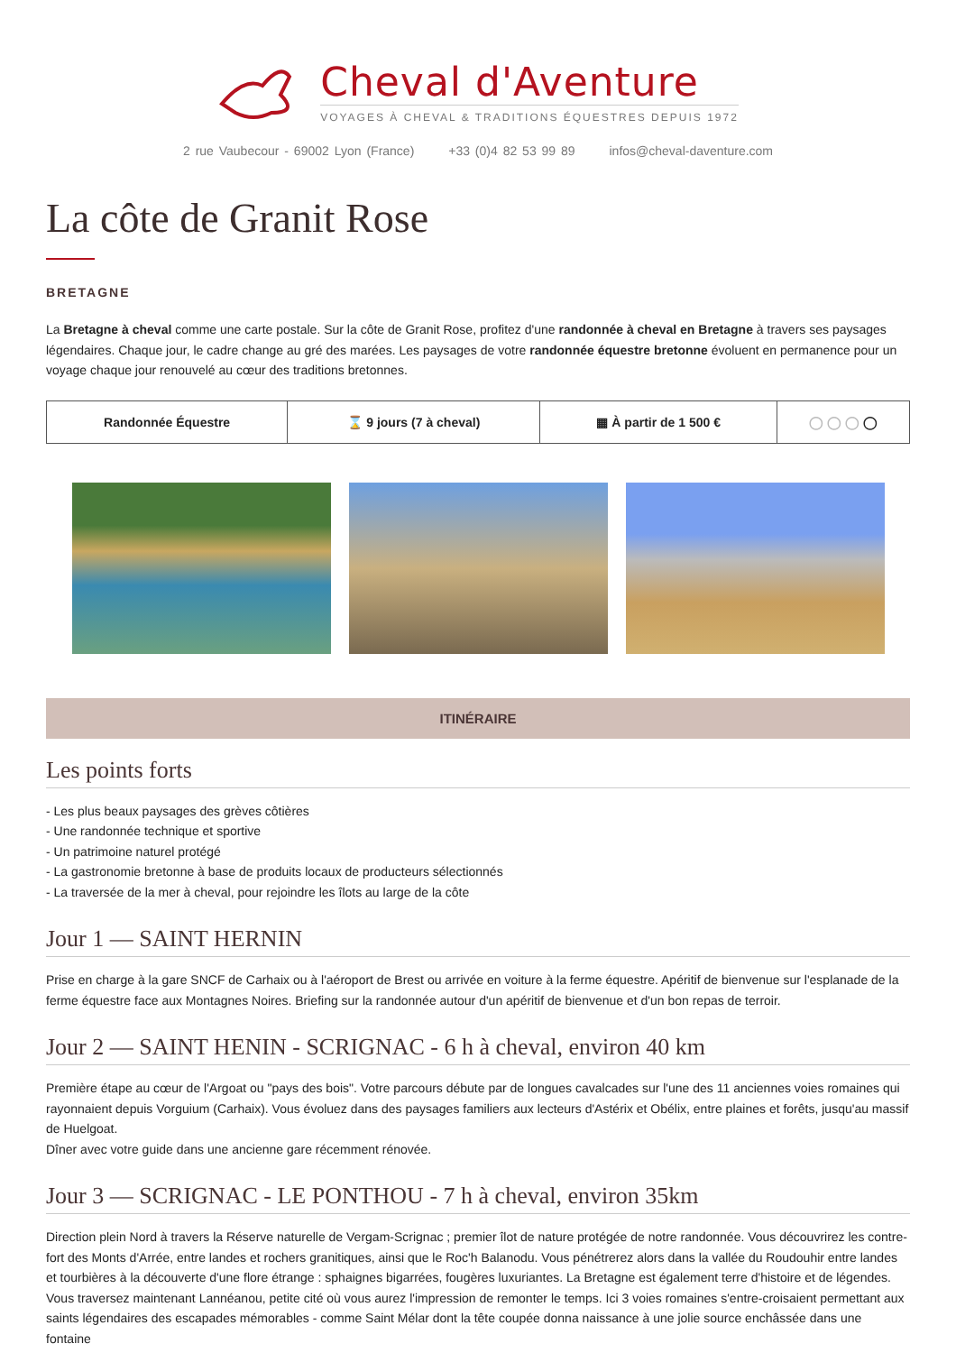Cheval d'Aventure
VOYAGES À CHEVAL & TRADITIONS ÉQUESTRES DEPUIS 1972
2 rue Vaubecour - 69002 Lyon (France) +33 (0)4 82 53 99 89 infos@cheval-daventure.com
La côte de Granit Rose
BRETAGNE
La Bretagne à cheval comme une carte postale. Sur la côte de Granit Rose, profitez d'une randonnée à cheval en Bretagne à travers ses paysages légendaires. Chaque jour, le cadre change au gré des marées. Les paysages de votre randonnée équestre bretonne évoluent en permanence pour un voyage chaque jour renouvelé au cœur des traditions bretonnes.
| Randonnée Équestre | ⌛ 9 jours (7 à cheval) | ▦ À partir de 1 500 € | ◯ ◯ ◯ ◯ |
ITINÉRAIRE
Les points forts
- Les plus beaux paysages des grèves côtières
- Une randonnée technique et sportive
- Un patrimoine naturel protégé
- La gastronomie bretonne à base de produits locaux de producteurs sélectionnés
- La traversée de la mer à cheval, pour rejoindre les îlots au large de la côte
Jour 1 — SAINT HERNIN
Prise en charge à la gare SNCF de Carhaix ou à l'aéroport de Brest ou arrivée en voiture à la ferme équestre. Apéritif de bienvenue sur l'esplanade de la ferme équestre face aux Montagnes Noires. Briefing sur la randonnée autour d'un apéritif de bienvenue et d'un bon repas de terroir.
Jour 2 — SAINT HENIN - SCRIGNAC - 6 h à cheval, environ 40 km
Première étape au cœur de l'Argoat ou "pays des bois". Votre parcours débute par de longues cavalcades sur l'une des 11 anciennes voies romaines qui rayonnaient depuis Vorguium (Carhaix). Vous évoluez dans des paysages familiers aux lecteurs d'Astérix et Obélix, entre plaines et forêts, jusqu'au massif de Huelgoat.
Dîner avec votre guide dans une ancienne gare récemment rénovée.
Jour 3 — SCRIGNAC - LE PONTHOU - 7 h à cheval, environ 35km
Direction plein Nord à travers la Réserve naturelle de Vergam-Scrignac ; premier îlot de nature protégée de notre randonnée. Vous découvrirez les contre-fort des Monts d'Arrée, entre landes et rochers granitiques, ainsi que le Roc'h Balanodu. Vous pénétrerez alors dans la vallée du Roudouhir entre landes et tourbières à la découverte d'une flore étrange : sphaignes bigarrées, fougères luxuriantes. La Bretagne est également terre d'histoire et de légendes. Vous traversez maintenant Lannéanou, petite cité où vous aurez l'impression de remonter le temps. Ici 3 voies romaines s'entre-croisaient permettant aux saints légendaires des escapades mémorables - comme Saint Mélar dont la tête coupée donna naissance à une jolie source enchâssée dans une fontaine